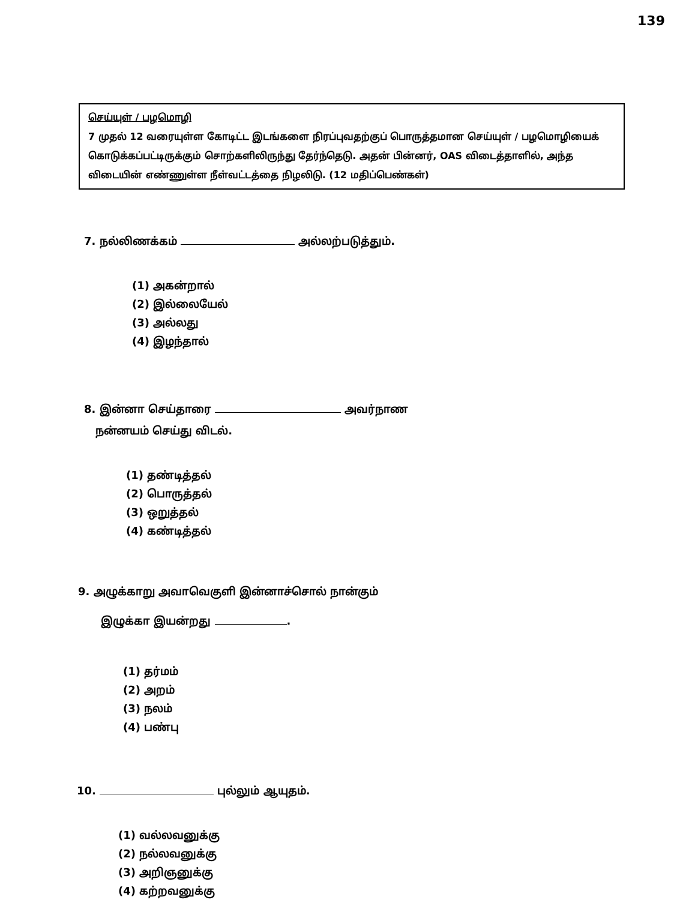139
செய்யுள் / பழமொழி
7 முதல் 12 வரையுள்ள கோடிட்ட இடங்களை நிரப்புவதற்குப் பொருத்தமான செய்யுள் / பழமொழியைக் கொடுக்கப்பட்டிருக்கும் சொற்களிலிருந்து தேர்ந்தெடு. அதன் பின்னர், OAS விடைத்தாளில், அந்த விடையின் எண்ணுள்ள நீள்வட்டத்தை நிழலிடு. (12 மதிப்பெண்கள்)
7. நல்லிணக்கம் அல்லற்படுத்தும்.
(1) அகன்றால்
(2) இல்லையேல்
(3) அல்லது
(4) இழந்தால்
8. இன்னா செய்தாரை அவர்நாண
நன்னயம் செய்து விடல்.
(1) தண்டித்தல்
(2) பொருத்தல்
(3) ஒறுத்தல்
(4) கண்டித்தல்
9. அழுக்காறு அவாவெகுளி இன்னாச்சொல் நான்கும்
இழுக்கா இயன்றது .
(1) தர்மம்
(2) அறம்
(3) நலம்
(4) பண்பு
10. புல்லும் ஆயுதம்.
(1) வல்லவனுக்கு
(2) நல்லவனுக்கு
(3) அறிஞனுக்கு
(4) கற்றவனுக்கு